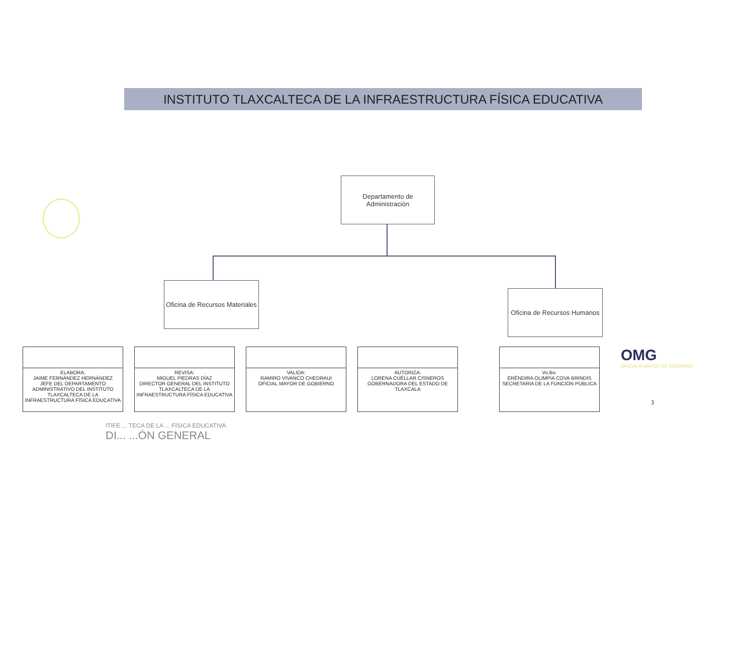INSTITUTO TLAXCALTECA DE LA INFRAESTRUCTURA FÍSICA EDUCATIVA
Departamento de Administración
Oficina de Recursos Materiales
Oficina de Recursos Humanos
| ELABORA: JAIME FERNÁNDEZ HERNÁNDEZ JEFE DEL DEPARTAMENTO ADMINISTRATIVO DEL INSTITUTO TLAXCALTECA DE LA INFRAESTRUCTURA FÍSICA EDUCATIVA |
| REVISA: MIGUEL PIEDRAS DÍAZ DIRECTOR GENERAL DEL INSTITUTO TLAXCALTECA DE LA INFRAESTRUCTURA FÍSICA EDUCATIVA |
| VALIDA: RAMIRO VIVANCO CHEDRAUI OFICIAL MAYOR DE GOBIERNO |
| AUTORIZA: LORENA CUÉLLAR CISNEROS GOBERNADORA DEL ESTADO DE TLAXCALA |
| Vo.Bo. ERÉNDIRA OLIMPIA COVA BRINDIS SECRETARIA DE LA FUNCIÓN PÚBLICA |
OMG
OFICIALÍA MAYOR DE GOBIERNO
3
ITIFE ... TECA DE LA ... FÍSICA EDUCATIVA
DI... ...ÓN GENERAL